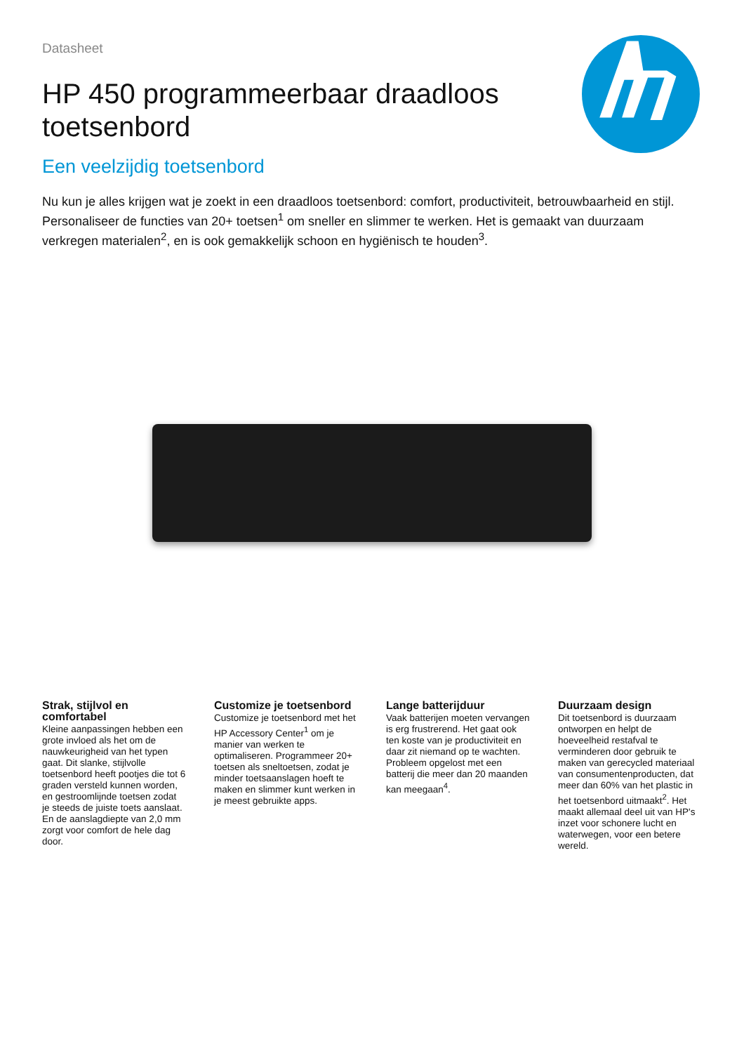Datasheet
HP 450 programmeerbaar draadloos toetsenbord
Een veelzijdig toetsenbord
Nu kun je alles krijgen wat je zoekt in een draadloos toetsenbord: comfort, productiviteit, betrouwbaarheid en stijl. Personaliseer de functies van 20+ toetsen<sup>1</sup> om sneller en slimmer te werken. Het is gemaakt van duurzaam verkregen materialen<sup>2</sup>, en is ook gemakkelijk schoon en hygiënisch te houden<sup>3</sup>.
Strak, stijlvol en comfortabel
Kleine aanpassingen hebben een grote invloed als het om de nauwkeurigheid van het typen gaat. Dit slanke, stijlvolle toetsenbord heeft pootjes die tot 6 graden versteld kunnen worden, en gestroomlijnde toetsen zodat je steeds de juiste toets aanslaat. En de aanslagdiepte van 2,0 mm zorgt voor comfort de hele dag door.
Customize je toetsenbord
Customize je toetsenbord met het HP Accessory Center<sup>1</sup> om je manier van werken te optimaliseren. Programmeer 20+ toetsen als sneltoetsen, zodat je minder toetsaanslagen hoeft te maken en slimmer kunt werken in je meest gebruikte apps.
Lange batterijduur
Vaak batterijen moeten vervangen is erg frustrerend. Het gaat ook ten koste van je productiviteit en daar zit niemand op te wachten. Probleem opgelost met een batterij die meer dan 20 maanden kan meegaan<sup>4</sup>.
Duurzaam design
Dit toetsenbord is duurzaam ontworpen en helpt de hoeveelheid restafval te verminderen door gebruik te maken van gerecycled materiaal van consumentenproducten, dat meer dan 60% van het plastic in het toetsenbord uitmaakt<sup>2</sup>. Het maakt allemaal deel uit van HP's inzet voor schonere lucht en waterwegen, voor een betere wereld.